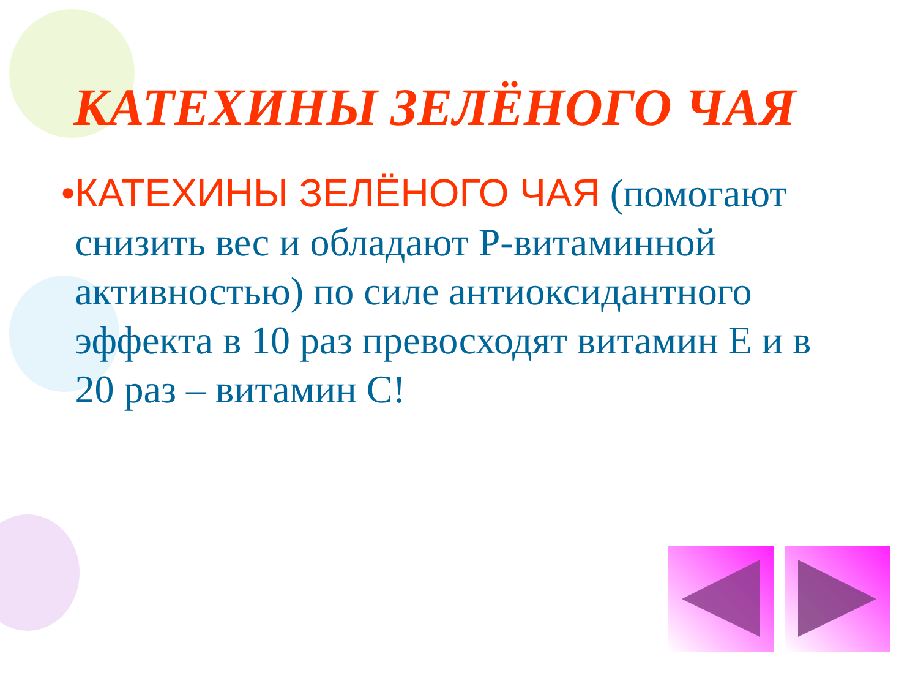КАТЕХИНЫ ЗЕЛЁНОГО ЧАЯ
• КАТЕХИНЫ ЗЕЛЁНОГО ЧАЯ (помогают снизить вес и обладают Р-витаминной активностью) по силе антиоксидантного эффекта в 10 раз превосходят витамин Е и в 20 раз – витамин С!